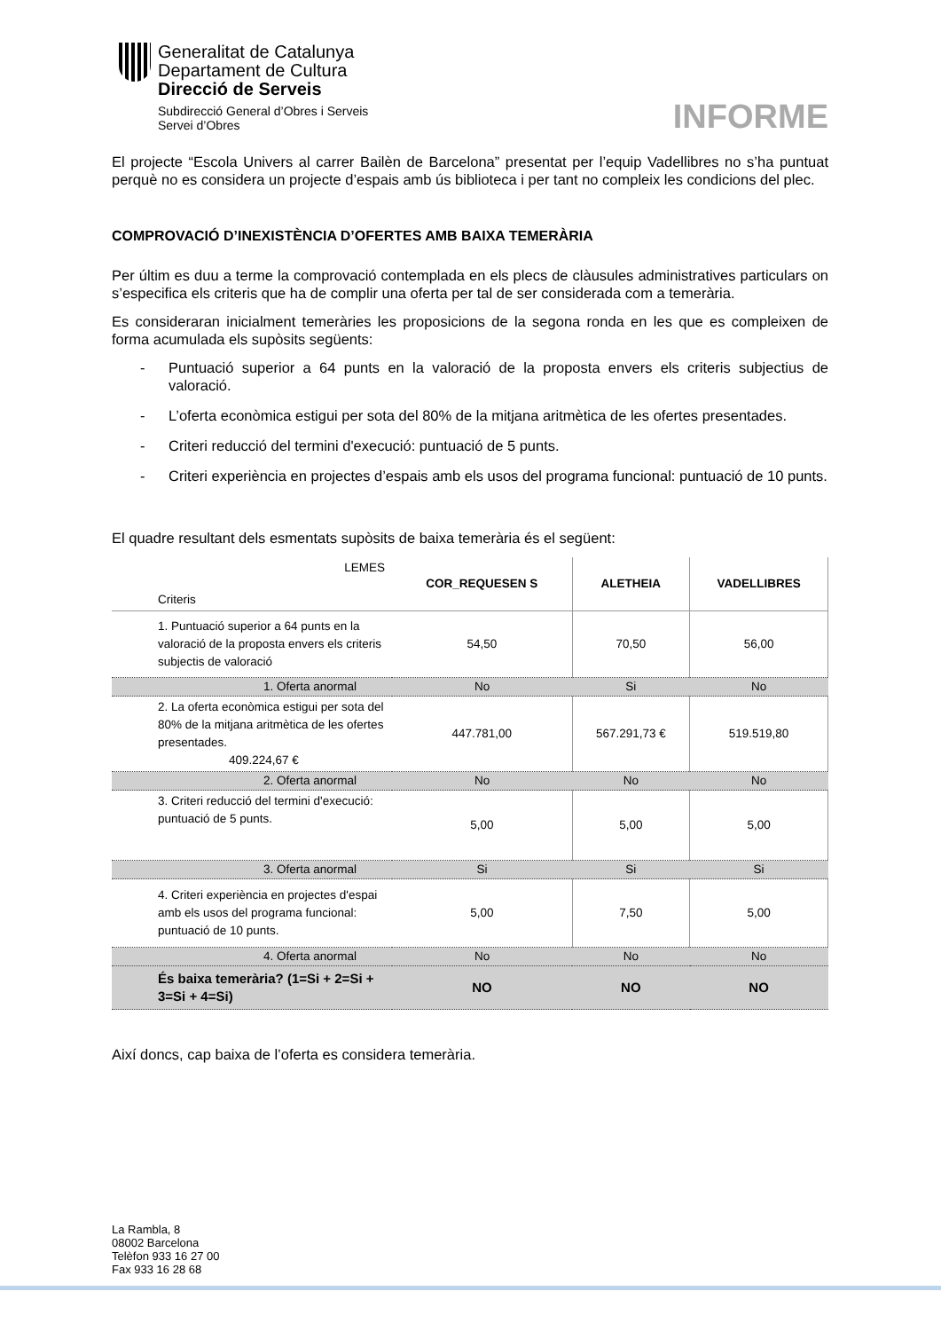Generalitat de Catalunya
Departament de Cultura
Direcció de Serveis
Subdirecció General d’Obres i Serveis
Servei d’Obres
INFORME
El projecte “Escola Univers al carrer Bailèn de Barcelona” presentat per l’equip Vadellibres no s’ha puntuat perquè no es considera un projecte d’espais amb ús biblioteca i per tant no compleix les condicions del plec.
COMPROVACIÓ D’INEXISTÈNCIA D’OFERTES AMB BAIXA TEMERÀRIA
Per últim es duu a terme la comprovació contemplada en els plecs de clàusules administratives particulars on s’especifica els criteris que ha de complir una oferta per tal de ser considerada com a temerària.
Es consideraran inicialment temeràries les proposicions de la segona ronda en les que es compleixen de forma acumulada els supòsits següents:
- Puntuació superior a 64 punts en la valoració de la proposta envers els criteris subjectius de valoració.
- L’oferta econòmica estigui per sota del 80% de la mitjana aritmètica de les ofertes presentades.
- Criteri reducció del termini d'execució: puntuació de 5 punts.
- Criteri experiència en projectes d’espais amb els usos del programa funcional: puntuació de 10 punts.
El quadre resultant dels esmentats supòsits de baixa temerària és el següent:
| LEMES Criteris | COR_REQUESEN S | ALETHEIA | VADELLIBRES |
| 1. Puntuació superior a 64 punts en la valoració de la proposta envers els criteris subjectis de valoració | 54,50 | 70,50 | 56,00 |
| 1. Oferta anormal | No | Si | No |
| 2. La oferta econòmica estigui per sota del 80% de la mitjana aritmètica de les ofertes presentades. 409.224,67 € | 447.781,00 | 567.291,73 € | 519.519,80 |
| 2. Oferta anormal | No | No | No |
| 3. Criteri reducció del termini d'execució: puntuació de 5 punts. | 5,00 | 5,00 | 5,00 |
| 3. Oferta anormal | Si | Si | Si |
| 4. Criteri experiència en projectes d'espai amb els usos del programa funcional: puntuació de 10 punts. | 5,00 | 7,50 | 5,00 |
| 4. Oferta anormal | No | No | No |
| És baixa temerària? (1=Si + 2=Si + 3=Si + 4=Si) | NO | NO | NO |
Així doncs, cap baixa de l’oferta es considera temerària.
La Rambla, 8
08002 Barcelona
Telèfon 933 16 27 00
Fax 933 16 28 68